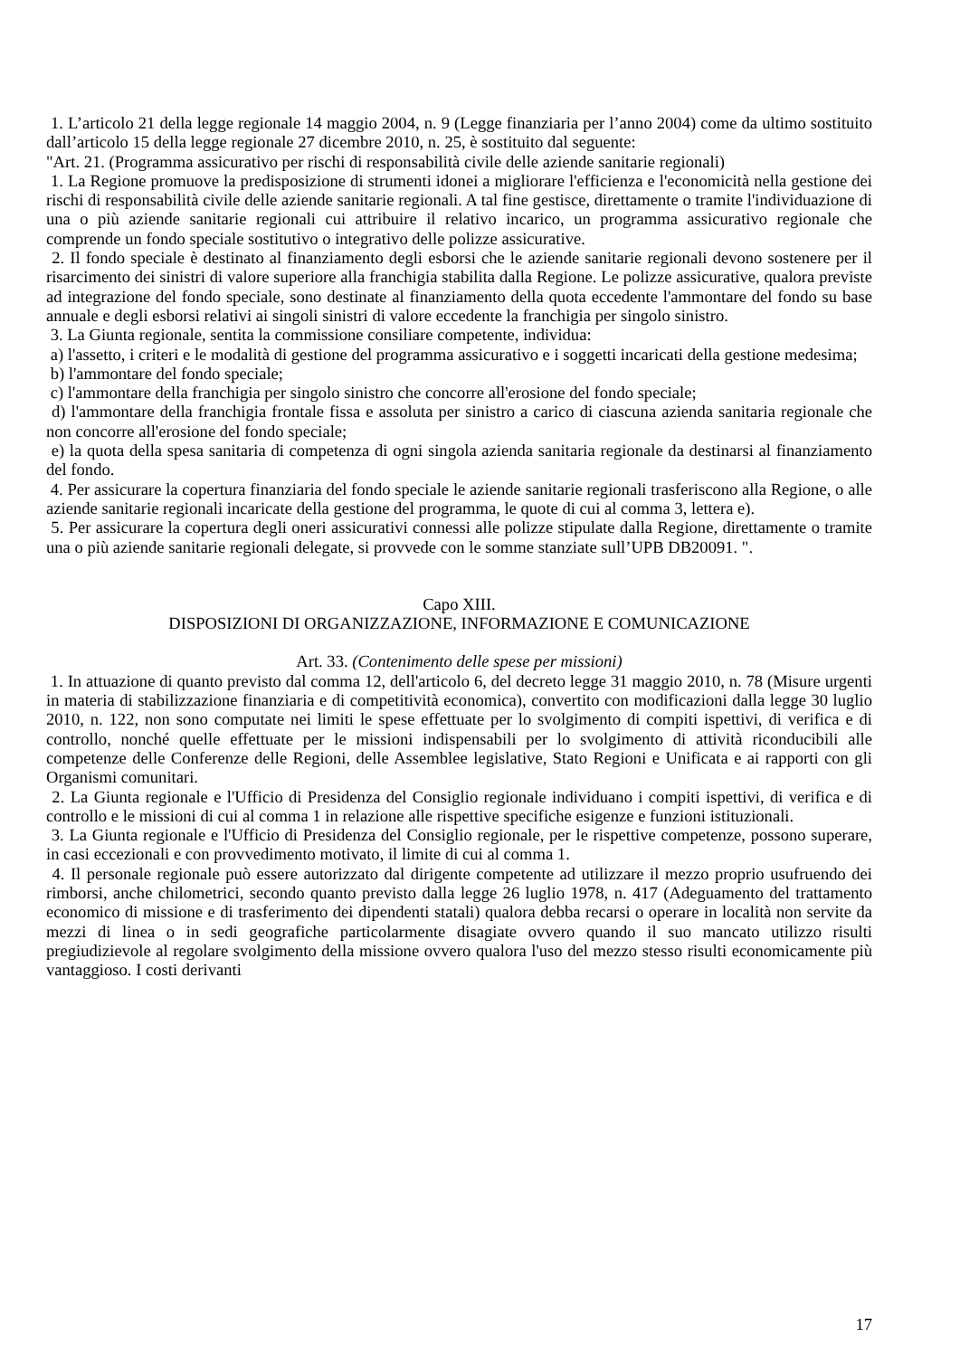1. L’articolo 21 della legge regionale 14 maggio 2004, n. 9 (Legge finanziaria per l’anno 2004) come da ultimo sostituito dall’articolo 15 della legge regionale 27 dicembre 2010, n. 25, è sostituito dal seguente:
"Art. 21. (Programma assicurativo per rischi di responsabilità civile delle aziende sanitarie regionali)
1. La Regione promuove la predisposizione di strumenti idonei a migliorare l'efficienza e l'economicità nella gestione dei rischi di responsabilità civile delle aziende sanitarie regionali. A tal fine gestisce, direttamente o tramite l'individuazione di una o più aziende sanitarie regionali cui attribuire il relativo incarico, un programma assicurativo regionale che comprende un fondo speciale sostitutivo o integrativo delle polizze assicurative.
2. Il fondo speciale è destinato al finanziamento degli esborsi che le aziende sanitarie regionali devono sostenere per il risarcimento dei sinistri di valore superiore alla franchigia stabilita dalla Regione. Le polizze assicurative, qualora previste ad integrazione del fondo speciale, sono destinate al finanziamento della quota eccedente l'ammontare del fondo su base annuale e degli esborsi relativi ai singoli sinistri di valore eccedente la franchigia per singolo sinistro.
3. La Giunta regionale, sentita la commissione consiliare competente, individua:
a) l'assetto, i criteri e le modalità di gestione del programma assicurativo e i soggetti incaricati della gestione medesima;
b) l'ammontare del fondo speciale;
c) l'ammontare della franchigia per singolo sinistro che concorre all'erosione del fondo speciale;
d) l'ammontare della franchigia frontale fissa e assoluta per sinistro a carico di ciascuna azienda sanitaria regionale che non concorre all'erosione del fondo speciale;
e) la quota della spesa sanitaria di competenza di ogni singola azienda sanitaria regionale da destinarsi al finanziamento del fondo.
4. Per assicurare la copertura finanziaria del fondo speciale le aziende sanitarie regionali trasferiscono alla Regione, o alle aziende sanitarie regionali incaricate della gestione del programma, le quote di cui al comma 3, lettera e).
5. Per assicurare la copertura degli oneri assicurativi connessi alle polizze stipulate dalla Regione, direttamente o tramite una o più aziende sanitarie regionali delegate, si provvede con le somme stanziate sull’UPB DB20091. ".
Capo XIII.
DISPOSIZIONI DI ORGANIZZAZIONE, INFORMAZIONE E COMUNICAZIONE
Art. 33. (Contenimento delle spese per missioni)
1. In attuazione di quanto previsto dal comma 12, dell'articolo 6, del decreto legge 31 maggio 2010, n. 78 (Misure urgenti in materia di stabilizzazione finanziaria e di competitività economica), convertito con modificazioni dalla legge 30 luglio 2010, n. 122, non sono computate nei limiti le spese effettuate per lo svolgimento di compiti ispettivi, di verifica e di controllo, nonché quelle effettuate per le missioni indispensabili per lo svolgimento di attività riconducibili alle competenze delle Conferenze delle Regioni, delle Assemblee legislative, Stato Regioni e Unificata e ai rapporti con gli Organismi comunitari.
2. La Giunta regionale e l'Ufficio di Presidenza del Consiglio regionale individuano i compiti ispettivi, di verifica e di controllo e le missioni di cui al comma 1 in relazione alle rispettive specifiche esigenze e funzioni istituzionali.
3. La Giunta regionale e l'Ufficio di Presidenza del Consiglio regionale, per le rispettive competenze, possono superare, in casi eccezionali e con provvedimento motivato, il limite di cui al comma 1.
4. Il personale regionale può essere autorizzato dal dirigente competente ad utilizzare il mezzo proprio usufruendo dei rimborsi, anche chilometrici, secondo quanto previsto dalla legge 26 luglio 1978, n. 417 (Adeguamento del trattamento economico di missione e di trasferimento dei dipendenti statali) qualora debba recarsi o operare in località non servite da mezzi di linea o in sedi geografiche particolarmente disagiate ovvero quando il suo mancato utilizzo risulti pregiudizievole al regolare svolgimento della missione ovvero qualora l'uso del mezzo stesso risulti economicamente più vantaggioso. I costi derivanti
17